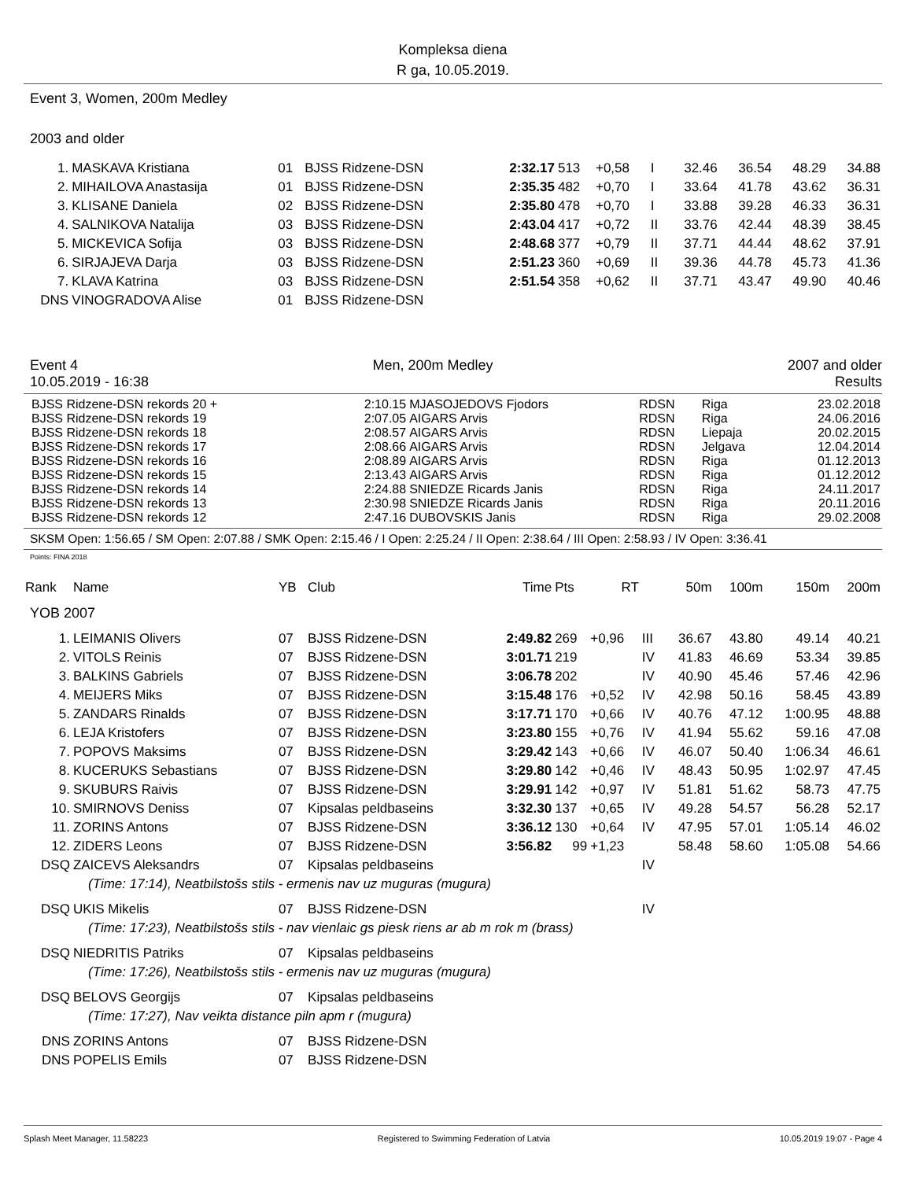Kompleksa diena
R ga, 10.05.2019.
Event 3, Women, 200m Medley
2003 and older
| 1. | MASKAVA Kristiana | 01 | BJSS Ridzene-DSN | 2:32.17 | 513 | +0,58 | I | 32.46 | 36.54 | 48.29 | 34.88 |
| 2. | MIHAILOVA Anastasija | 01 | BJSS Ridzene-DSN | 2:35.35 | 482 | +0,70 | I | 33.64 | 41.78 | 43.62 | 36.31 |
| 3. | KLISANE Daniela | 02 | BJSS Ridzene-DSN | 2:35.80 | 478 | +0,70 | I | 33.88 | 39.28 | 46.33 | 36.31 |
| 4. | SALNIKOVA Natalija | 03 | BJSS Ridzene-DSN | 2:43.04 | 417 | +0,72 | II | 33.76 | 42.44 | 48.39 | 38.45 |
| 5. | MICKEVICA Sofija | 03 | BJSS Ridzene-DSN | 2:48.68 | 377 | +0,79 | II | 37.71 | 44.44 | 48.62 | 37.91 |
| 6. | SIRJAJEVA Darja | 03 | BJSS Ridzene-DSN | 2:51.23 | 360 | +0,69 | II | 39.36 | 44.78 | 45.73 | 41.36 |
| 7. | KLAVA Katrina | 03 | BJSS Ridzene-DSN | 2:51.54 | 358 | +0,62 | II | 37.71 | 43.47 | 49.90 | 40.46 |
| DNS | VINOGRADOVA Alise | 01 | BJSS Ridzene-DSN | | | | | | | | |
Event 4 Men, 200m Medley 2007 and older
10.05.2019 - 16:38 Results
| BJSS Ridzene-DSN rekords 20 + | 2:10.15 | MJASOJEDOVS Fjodors | RDSN | Riga | 23.02.2018 |
| BJSS Ridzene-DSN rekords 19 | 2:07.05 | AIGARS Arvis | RDSN | Riga | 24.06.2016 |
| BJSS Ridzene-DSN rekords 18 | 2:08.57 | AIGARS Arvis | RDSN | Liepaja | 20.02.2015 |
| BJSS Ridzene-DSN rekords 17 | 2:08.66 | AIGARS Arvis | RDSN | Jelgava | 12.04.2014 |
| BJSS Ridzene-DSN rekords 16 | 2:08.89 | AIGARS Arvis | RDSN | Riga | 01.12.2013 |
| BJSS Ridzene-DSN rekords 15 | 2:13.43 | AIGARS Arvis | RDSN | Riga | 01.12.2012 |
| BJSS Ridzene-DSN rekords 14 | 2:24.88 | SNIEDZE Ricards Janis | RDSN | Riga | 24.11.2017 |
| BJSS Ridzene-DSN rekords 13 | 2:30.98 | SNIEDZE Ricards Janis | RDSN | Riga | 20.11.2016 |
| BJSS Ridzene-DSN rekords 12 | 2:47.16 | DUBOVSKIS Janis | RDSN | Riga | 29.02.2008 |
SKSM Open: 1:56.65 / SM Open: 2:07.88 / SMK Open: 2:15.46 / I Open: 2:25.24 / II Open: 2:38.64 / III Open: 2:58.93 / IV Open: 3:36.41
Points: FINA 2018
| Rank | Name | YB | Club | Time | Pts | RT | | 50m | 100m | 150m | 200m |
| --- | --- | --- | --- | --- | --- | --- | --- | --- | --- | --- | --- |
| YOB 2007 | | | | | | | | | | | |
| 1. | LEIMANIS Olivers | 07 | BJSS Ridzene-DSN | 2:49.82 | 269 | +0,96 | III | 36.67 | 43.80 | 49.14 | 40.21 |
| 2. | VITOLS Reinis | 07 | BJSS Ridzene-DSN | 3:01.71 | 219 | | IV | 41.83 | 46.69 | 53.34 | 39.85 |
| 3. | BALKINS Gabriels | 07 | BJSS Ridzene-DSN | 3:06.78 | 202 | | IV | 40.90 | 45.46 | 57.46 | 42.96 |
| 4. | MEIJERS Miks | 07 | BJSS Ridzene-DSN | 3:15.48 | 176 | +0,52 | IV | 42.98 | 50.16 | 58.45 | 43.89 |
| 5. | ZANDARS Rinalds | 07 | BJSS Ridzene-DSN | 3:17.71 | 170 | +0,66 | IV | 40.76 | 47.12 | 1:00.95 | 48.88 |
| 6. | LEJA Kristofers | 07 | BJSS Ridzene-DSN | 3:23.80 | 155 | +0,76 | IV | 41.94 | 55.62 | 59.16 | 47.08 |
| 7. | POPOVS Maksims | 07 | BJSS Ridzene-DSN | 3:29.42 | 143 | +0,66 | IV | 46.07 | 50.40 | 1:06.34 | 46.61 |
| 8. | KUCERUKS Sebastians | 07 | BJSS Ridzene-DSN | 3:29.80 | 142 | +0,46 | IV | 48.43 | 50.95 | 1:02.97 | 47.45 |
| 9. | SKUBURS Raivis | 07 | BJSS Ridzene-DSN | 3:29.91 | 142 | +0,97 | IV | 51.81 | 51.62 | 58.73 | 47.75 |
| 10. | SMIRNOVS Deniss | 07 | Kipsalas peldbaseins | 3:32.30 | 137 | +0,65 | IV | 49.28 | 54.57 | 56.28 | 52.17 |
| 11. | ZORINS Antons | 07 | BJSS Ridzene-DSN | 3:36.12 | 130 | +0,64 | IV | 47.95 | 57.01 | 1:05.14 | 46.02 |
| 12. | ZIDERS Leons | 07 | BJSS Ridzene-DSN | 3:56.82 | 99 | +1,23 | | 58.48 | 58.60 | 1:05.08 | 54.66 |
| DSQ | ZAICEVS Aleksandrs | 07 | Kipsalas peldbaseins | | | | IV | | | | |
| (Time: 17:14), Neatbilstošs stils - ermenis nav uz muguras (mugura) | | | | | | | | | | | |
| DSQ | UKIS Mikelis | 07 | BJSS Ridzene-DSN | | | | IV | | | | |
| (Time: 17:23), Neatbilstošs stils - nav vienlaic gs piesk riens ar ab m rok m (brass) | | | | | | | | | | | |
| DSQ | NIEDRITIS Patriks | 07 | Kipsalas peldbaseins | | | | | | | | |
| (Time: 17:26), Neatbilstošs stils - ermenis nav uz muguras (mugura) | | | | | | | | | | | |
| DSQ | BELOVS Georgijs | 07 | Kipsalas peldbaseins | | | | | | | | |
| (Time: 17:27), Nav veikta distance piln apm r (mugura) | | | | | | | | | | | |
| DNS | ZORINS Antons | 07 | BJSS Ridzene-DSN | | | | | | | | |
| DNS | POPELIS Emils | 07 | BJSS Ridzene-DSN | | | | | | | | |
Splash Meet Manager, 11.58223 Registered to Swimming Federation of Latvia 10.05.2019 19:07 - Page 4